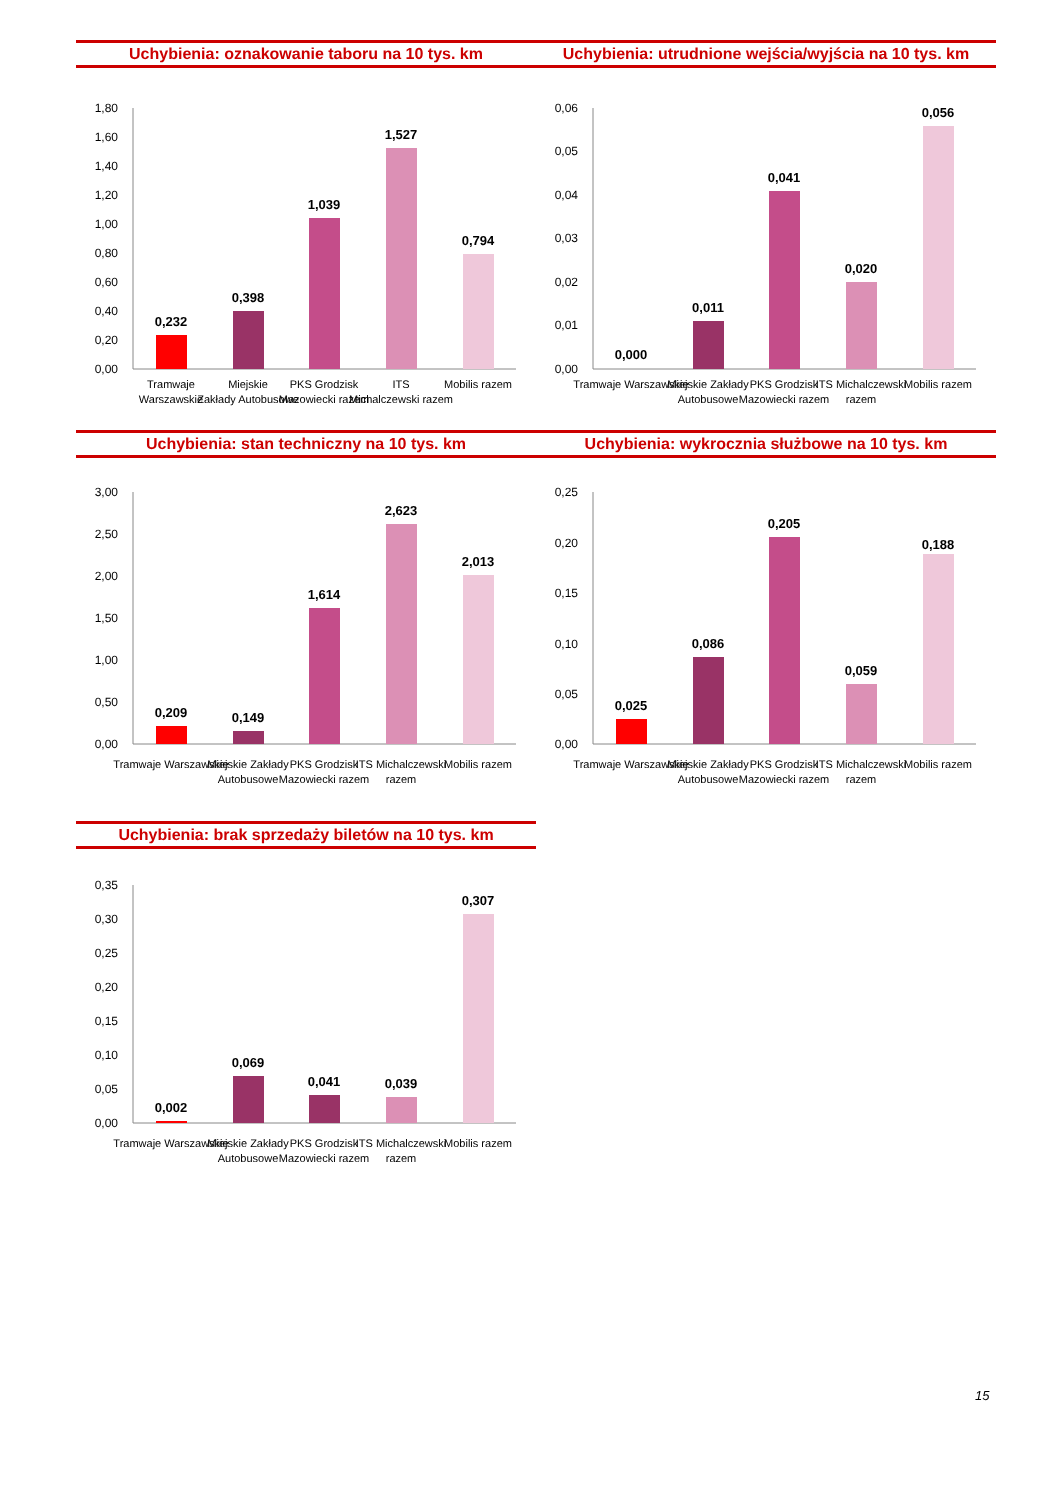Uchybienia: oznakowanie taboru na 10 tys. km
1,80
1,60
1,40
1,20
1,00
0,80
0,60
0,40
0,20
0,00
0,232
0,398
1,039
1,527
0,794
Tramwaje
Warszawskie
Miejskie
Zakłady Autobusowe
PKS Grodzisk
Mazowiecki razem
ITS
Michalczewski razem
Mobilis razem
Uchybienia: utrudnione wejścia/wyjścia na 10 tys. km
0,06
0,05
0,04
0,03
0,02
0,01
0,00
0,000
0,011
0,041
0,020
0,056
Tramwaje Warszawskie
Miejskie Zakłady
Autobusowe
PKS Grodzisk
Mazowiecki razem
ITS Michalczewski
razem
Mobilis razem
Uchybienia: stan techniczny na 10 tys. km
3,00
2,50
2,00
1,50
1,00
0,50
0,00
0,209
0,149
1,614
2,623
2,013
Tramwaje Warszawskie
Miejskie Zakłady
Autobusowe
PKS Grodzisk
Mazowiecki razem
ITS Michalczewski
razem
Mobilis razem
Uchybienia: wykrocznia służbowe na 10 tys. km
0,25
0,20
0,15
0,10
0,05
0,00
0,025
0,086
0,205
0,059
0,188
Tramwaje Warszawskie
Miejskie Zakłady
Autobusowe
PKS Grodzisk
Mazowiecki razem
ITS Michalczewski
razem
Mobilis razem
Uchybienia: brak sprzedaży biletów na 10 tys. km
0,35
0,30
0,25
0,20
0,15
0,10
0,05
0,00
0,002
0,069
0,041
0,039
0,307
Tramwaje Warszawskie
Miejskie Zakłady
Autobusowe
PKS Grodzisk
Mazowiecki razem
ITS Michalczewski
razem
Mobilis razem
15